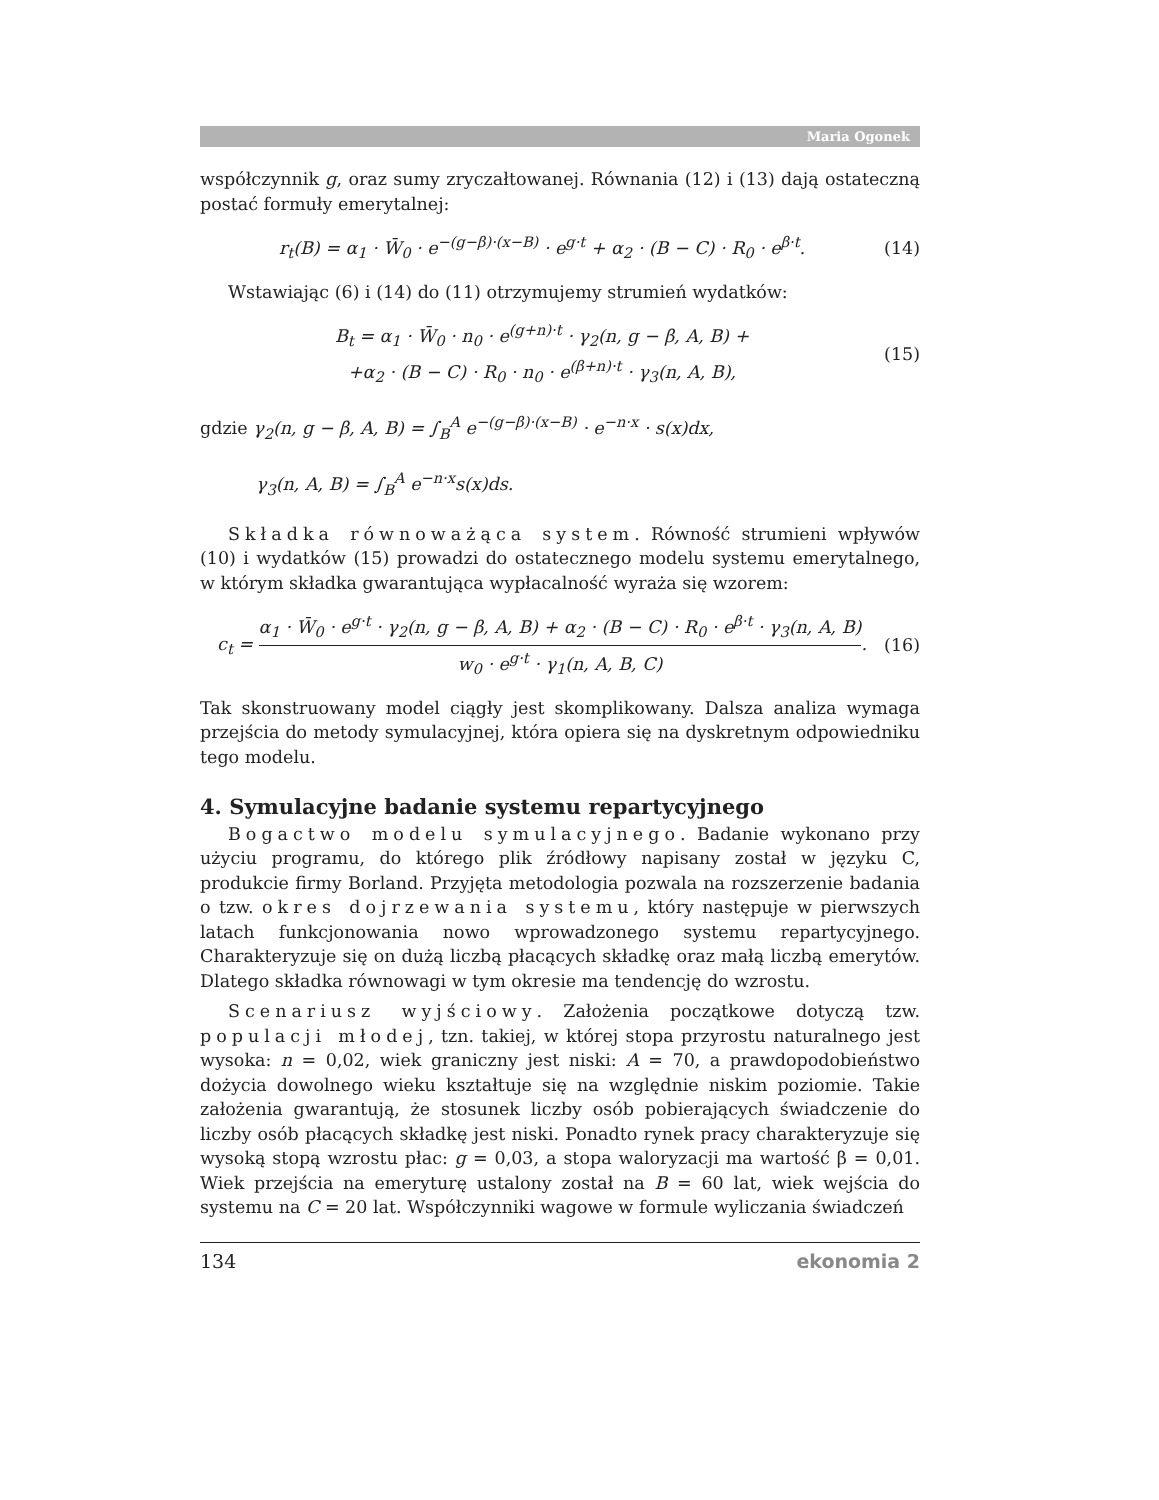Maria Ogonek
współczynnik g, oraz sumy zryczałtowanej. Równania (12) i (13) dają ostateczną postać formuły emerytalnej:
r<sub>t</sub>(B) = α<sub>1</sub> · W̄<sub>0</sub> · e<sup>−(g−β)·(x−B)</sup> · e<sup>g·t</sup> + α<sub>2</sub> · (B − C) · R<sub>0</sub> · e<sup>β·t</sup>.
(14)
Wstawiając (6) i (14) do (11) otrzymujemy strumień wydatków:
B<sub>t</sub> = α<sub>1</sub> · W̄<sub>0</sub> · n<sub>0</sub> · e<sup>(g+n)·t</sup> · γ<sub>2</sub>(n, g − β, A, B) +
+α<sub>2</sub> · (B − C) · R<sub>0</sub> · n<sub>0</sub> · e<sup>(β+n)·t</sup> · γ<sub>3</sub>(n, A, B),
(15)
gdzie γ<sub>2</sub>(n, g − β, A, B) = ∫<sub>B</sub><sup>A</sup> e<sup>−(g−β)·(x−B)</sup> · e<sup>−n·x</sup> · s(x)dx,
γ<sub>3</sub>(n, A, B) = ∫<sub>B</sub><sup>A</sup> e<sup>−n·x</sup>s(x)ds.
Składka równoważąca system. Równość strumieni wpływów (10) i wydatków (15) prowadzi do ostatecznego modelu systemu emerytalnego, w którym składka gwarantująca wypłacalność wyraża się wzorem:
c<sub>t</sub> = α<sub>1</sub> · W̄<sub>0</sub> · e<sup>g·t</sup> · γ<sub>2</sub>(n, g − β, A, B) + α<sub>2</sub> · (B − C) · R<sub>0</sub> · e<sup>β·t</sup> · γ<sub>3</sub>(n, A, B) w<sub>0</sub> · e<sup>g·t</sup> · γ<sub>1</sub>(n, A, B, C).
(16)
Tak skonstruowany model ciągły jest skomplikowany. Dalsza analiza wymaga przejścia do metody symulacyjnej, która opiera się na dyskretnym odpowiedniku tego modelu.
4. Symulacyjne badanie systemu repartycyjnego
Bogactwo modelu symulacyjnego. Badanie wykonano przy użyciu programu, do którego plik źródłowy napisany został w języku C, produkcie firmy Borland. Przyjęta metodologia pozwala na rozszerzenie badania o tzw. okres dojrzewania systemu, który następuje w pierwszych latach funkcjonowania nowo wprowadzonego systemu repartycyjnego. Charakteryzuje się on dużą liczbą płacących składkę oraz małą liczbą emerytów. Dlatego składka równowagi w tym okresie ma tendencję do wzrostu.
Scenariusz wyjściowy. Założenia początkowe dotyczą tzw. populacji młodej, tzn. takiej, w której stopa przyrostu naturalnego jest wysoka: n = 0,02, wiek graniczny jest niski: A = 70, a prawdopodobieństwo dożycia dowolnego wieku kształtuje się na względnie niskim poziomie. Takie założenia gwarantują, że stosunek liczby osób pobierających świadczenie do liczby osób płacących składkę jest niski. Ponadto rynek pracy charakteryzuje się wysoką stopą wzrostu płac: g = 0,03, a stopa waloryzacji ma wartość β = 0,01. Wiek przejścia na emeryturę ustalony został na B = 60 lat, wiek wejścia do systemu na C = 20 lat. Współczynniki wagowe w formule wyliczania świadczeń
134 ekonomia 2